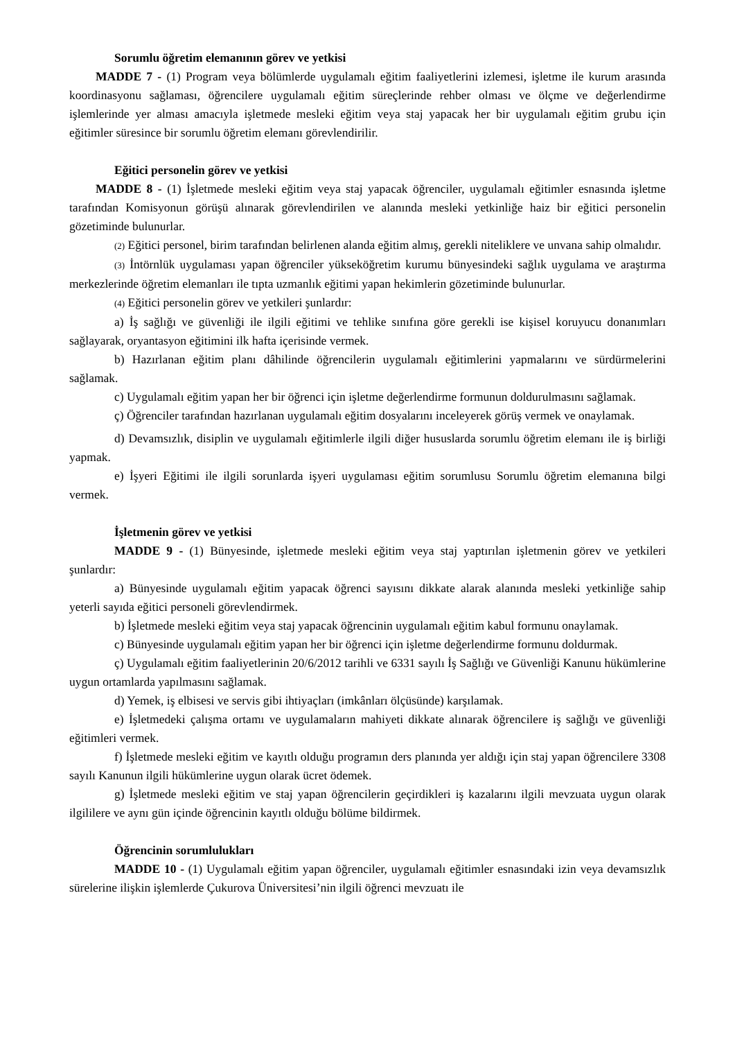Sorumlu öğretim elemanının görev ve yetkisi
MADDE 7 - (1) Program veya bölümlerde uygulamalı eğitim faaliyetlerini izlemesi, işletme ile kurum arasında koordinasyonu sağlaması, öğrencilere uygulamalı eğitim süreçlerinde rehber olması ve ölçme ve değerlendirme işlemlerinde yer alması amacıyla işletmede mesleki eğitim veya staj yapacak her bir uygulamalı eğitim grubu için eğitimler süresince bir sorumlu öğretim elemanı görevlendirilir.
Eğitici personelin görev ve yetkisi
MADDE 8 - (1) İşletmede mesleki eğitim veya staj yapacak öğrenciler, uygulamalı eğitimler esnasında işletme tarafından Komisyonun görüşü alınarak görevlendirilen ve alanında mesleki yetkinliğe haiz bir eğitici personelin gözetiminde bulunurlar.
(2) Eğitici personel, birim tarafından belirlenen alanda eğitim almış, gerekli niteliklere ve unvana sahip olmalıdır.
(3) İntörnlük uygulaması yapan öğrenciler yükseköğretim kurumu bünyesindeki sağlık uygulama ve araştırma merkezlerinde öğretim elemanları ile tıpta uzmanlık eğitimi yapan hekimlerin gözetiminde bulunurlar.
(4) Eğitici personelin görev ve yetkileri şunlardır:
a) İş sağlığı ve güvenliği ile ilgili eğitimi ve tehlike sınıfına göre gerekli ise kişisel koruyucu donanımları sağlayarak, oryantasyon eğitimini ilk hafta içerisinde vermek.
b) Hazırlanan eğitim planı dâhilinde öğrencilerin uygulamalı eğitimlerini yapmalarını ve sürdürmelerini sağlamak.
c) Uygulamalı eğitim yapan her bir öğrenci için işletme değerlendirme formunun doldurulmasını sağlamak.
ç) Öğrenciler tarafından hazırlanan uygulamalı eğitim dosyalarını inceleyerek görüş vermek ve onaylamak.
d) Devamsızlık, disiplin ve uygulamalı eğitimlerle ilgili diğer hususlarda sorumlu öğretim elemanı ile iş birliği yapmak.
e) İşyeri Eğitimi ile ilgili sorunlarda işyeri uygulaması eğitim sorumlusu Sorumlu öğretim elemanına bilgi vermek.
İşletmenin görev ve yetkisi
MADDE 9 - (1) Bünyesinde, işletmede mesleki eğitim veya staj yaptırılan işletmenin görev ve yetkileri şunlardır:
a) Bünyesinde uygulamalı eğitim yapacak öğrenci sayısını dikkate alarak alanında mesleki yetkinliğe sahip yeterli sayıda eğitici personeli görevlendirmek.
b) İşletmede mesleki eğitim veya staj yapacak öğrencinin uygulamalı eğitim kabul formunu onaylamak.
c) Bünyesinde uygulamalı eğitim yapan her bir öğrenci için işletme değerlendirme formunu doldurmak.
ç) Uygulamalı eğitim faaliyetlerinin 20/6/2012 tarihli ve 6331 sayılı İş Sağlığı ve Güvenliği Kanunu hükümlerine uygun ortamlarda yapılmasını sağlamak.
d) Yemek, iş elbisesi ve servis gibi ihtiyaçları (imkânları ölçüsünde) karşılamak.
e) İşletmedeki çalışma ortamı ve uygulamaların mahiyeti dikkate alınarak öğrencilere iş sağlığı ve güvenliği eğitimleri vermek.
f) İşletmede mesleki eğitim ve kayıtlı olduğu programın ders planında yer aldığı için staj yapan öğrencilere 3308 sayılı Kanunun ilgili hükümlerine uygun olarak ücret ödemek.
g) İşletmede mesleki eğitim ve staj yapan öğrencilerin geçirdikleri iş kazalarını ilgili mevzuata uygun olarak ilgililere ve aynı gün içinde öğrencinin kayıtlı olduğu bölüme bildirmek.
Öğrencinin sorumlulukları
MADDE 10 - (1) Uygulamalı eğitim yapan öğrenciler, uygulamalı eğitimler esnasındaki izin veya devamsızlık sürelerine ilişkin işlemlerde Çukurova Üniversitesi’nin ilgili öğrenci mevzuatı ile